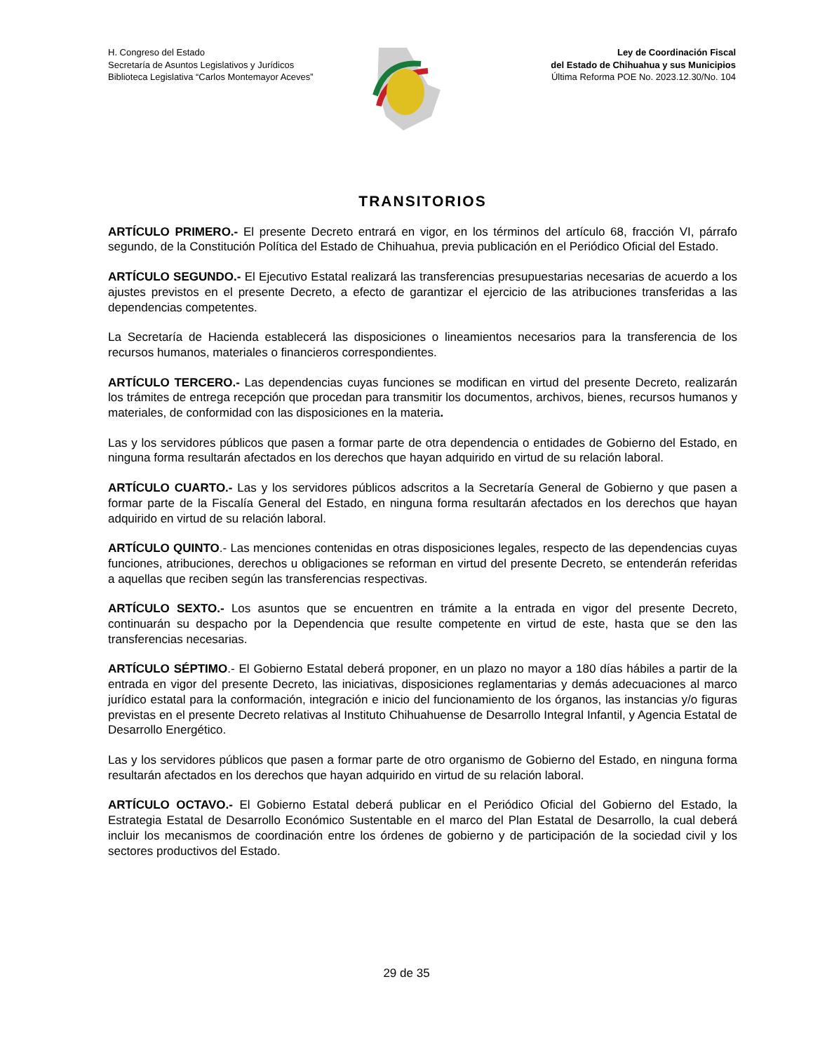H. Congreso del Estado
Secretaría de Asuntos Legislativos y Jurídicos
Biblioteca Legislativa “Carlos Montemayor Aceves”
Ley de Coordinación Fiscal
del Estado de Chihuahua y sus Municipios
Última Reforma POE No. 2023.12.30/No. 104
TRANSITORIOS
ARTÍCULO PRIMERO.- El presente Decreto entrará en vigor, en los términos del artículo 68, fracción VI, párrafo segundo, de la Constitución Política del Estado de Chihuahua, previa publicación en el Periódico Oficial del Estado.
ARTÍCULO SEGUNDO.- El Ejecutivo Estatal realizará las transferencias presupuestarias necesarias de acuerdo a los ajustes previstos en el presente Decreto, a efecto de garantizar el ejercicio de las atribuciones transferidas a las dependencias competentes.
La Secretaría de Hacienda establecerá las disposiciones o lineamientos necesarios para la transferencia de los recursos humanos, materiales o financieros correspondientes.
ARTÍCULO TERCERO.- Las dependencias cuyas funciones se modifican en virtud del presente Decreto, realizarán los trámites de entrega recepción que procedan para transmitir los documentos, archivos, bienes, recursos humanos y materiales, de conformidad con las disposiciones en la materia.
Las y los servidores públicos que pasen a formar parte de otra dependencia o entidades de Gobierno del Estado, en ninguna forma resultarán afectados en los derechos que hayan adquirido en virtud de su relación laboral.
ARTÍCULO CUARTO.- Las y los servidores públicos adscritos a la Secretaría General de Gobierno y que pasen a formar parte de la Fiscalía General del Estado, en ninguna forma resultarán afectados en los derechos que hayan adquirido en virtud de su relación laboral.
ARTÍCULO QUINTO.- Las menciones contenidas en otras disposiciones legales, respecto de las dependencias cuyas funciones, atribuciones, derechos u obligaciones se reforman en virtud del presente Decreto, se entenderán referidas a aquellas que reciben según las transferencias respectivas.
ARTÍCULO SEXTO.- Los asuntos que se encuentren en trámite a la entrada en vigor del presente Decreto, continuarán su despacho por la Dependencia que resulte competente en virtud de este, hasta que se den las transferencias necesarias.
ARTÍCULO SÉPTIMO.- El Gobierno Estatal deberá proponer, en un plazo no mayor a 180 días hábiles a partir de la entrada en vigor del presente Decreto, las iniciativas, disposiciones reglamentarias y demás adecuaciones al marco jurídico estatal para la conformación, integración e inicio del funcionamiento de los órganos, las instancias y/o figuras previstas en el presente Decreto relativas al Instituto Chihuahuense de Desarrollo Integral Infantil, y Agencia Estatal de Desarrollo Energético.
Las y los servidores públicos que pasen a formar parte de otro organismo de Gobierno del Estado, en ninguna forma resultarán afectados en los derechos que hayan adquirido en virtud de su relación laboral.
ARTÍCULO OCTAVO.- El Gobierno Estatal deberá publicar en el Periódico Oficial del Gobierno del Estado, la Estrategia Estatal de Desarrollo Económico Sustentable en el marco del Plan Estatal de Desarrollo, la cual deberá incluir los mecanismos de coordinación entre los órdenes de gobierno y de participación de la sociedad civil y los sectores productivos del Estado.
29 de 35